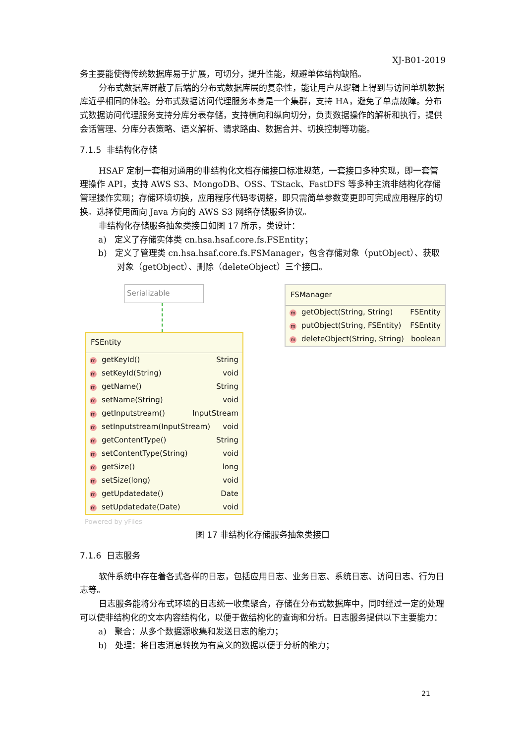XJ-B01-2019
务主要能使得传统数据库易于扩展，可切分，提升性能，规避单体结构缺陷。
分布式数据库屏蔽了后端的分布式数据库层的复杂性，能让用户从逻辑上得到与访问单机数据库近乎相同的体验。分布式数据访问代理服务本身是一个集群，支持 HA，避免了单点故障。分布式数据访问代理服务支持分库分表存储，支持横向和纵向切分，负责数据操作的解析和执行，提供会话管理、分库分表策略、语义解析、请求路由、数据合并、切换控制等功能。
7.1.5 非结构化存储
HSAF 定制一套相对通用的非结构化文档存储接口标准规范，一套接口多种实现，即一套管理操作 API，支持 AWS S3、MongoDB、OSS、TStack、FastDFS 等多种主流非结构化存储管理操作实现；存储环境切换，应用程序代码零调整，即只需简单参数变更即可完成应用程序的切换。选择使用面向 Java 方向的 AWS S3 网络存储服务协议。
非结构化存储服务抽象类接口如图 17 所示，类设计：
a) 定义了存储实体类 cn.hsa.hsaf.core.fs.FSEntity；
b) 定义了管理类 cn.hsa.hsaf.core.fs.FSManager，包含存储对象（putObject）、获取对象（getObject）、删除（deleteObject）三个接口。
Serializable
FSEntity
mgetKeyId() String
msetKeyId(String) void
mgetName() String
msetName(String) void
mgetInputstream() InputStream
msetInputstream(InputStream) void
mgetContentType() String
msetContentType(String) void
mgetSize() long
msetSize(long) void
mgetUpdatedate() Date
msetUpdatedate(Date) void
Powered by yFiles
FSManager
mgetObject(String, String) FSEntity
mputObject(String, FSEntity) FSEntity
mdeleteObject(String, String) boolean
图 17 非结构化存储服务抽象类接口
7.1.6 日志服务
软件系统中存在着各式各样的日志，包括应用日志、业务日志、系统日志、访问日志、行为日志等。
日志服务能将分布式环境的日志统一收集聚合，存储在分布式数据库中，同时经过一定的处理可以使非结构化的文本内容结构化，以便于做结构化的查询和分析。日志服务提供以下主要能力：
a) 聚合：从多个数据源收集和发送日志的能力；
b) 处理：将日志消息转换为有意义的数据以便于分析的能力；
21